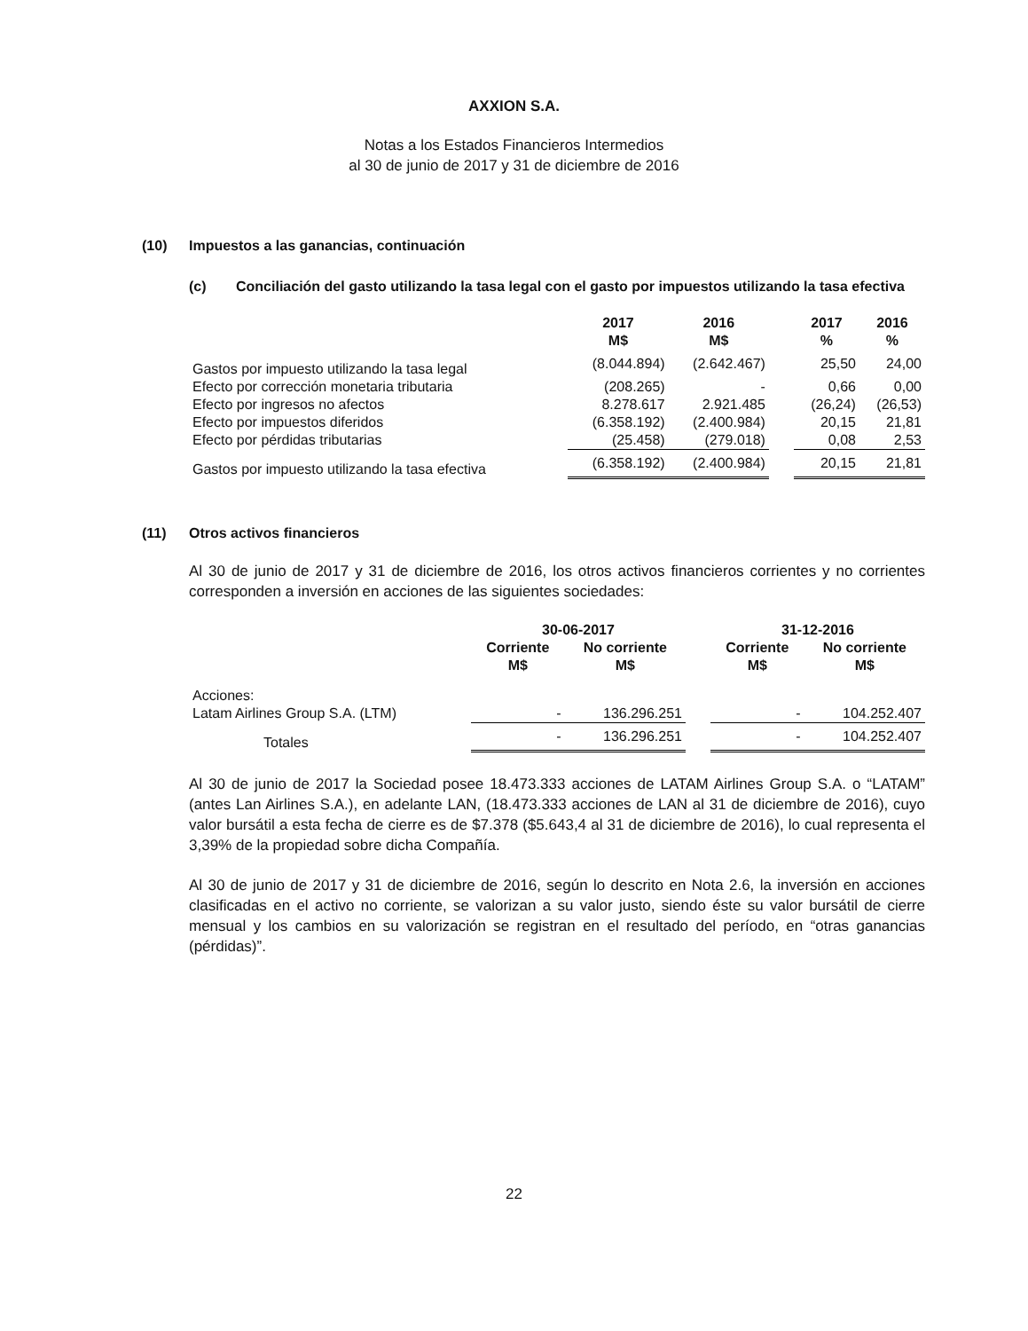AXXION S.A.
Notas a los Estados Financieros Intermedios
al 30 de junio de 2017 y 31 de diciembre de 2016
(10) Impuestos a las ganancias, continuación
(c) Conciliación del gasto utilizando la tasa legal con el gasto por impuestos utilizando la tasa efectiva
| | 2017 M$ | 2016 M$ | | 2017 % | 2016 % |
| --- | --- | --- | --- | --- | --- |
| Gastos por impuesto utilizando la tasa legal | (8.044.894) | (2.642.467) | | 25,50 | 24,00 |
| Efecto por corrección monetaria tributaria | (208.265) | - | | 0,66 | 0,00 |
| Efecto por ingresos no afectos | 8.278.617 | 2.921.485 | | (26,24) | (26,53) |
| Efecto por impuestos diferidos | (6.358.192) | (2.400.984) | | 20,15 | 21,81 |
| Efecto por pérdidas tributarias | (25.458) | (279.018) | | 0,08 | 2,53 |
| Gastos por impuesto utilizando la tasa efectiva | (6.358.192) | (2.400.984) | | 20,15 | 21,81 |
(11) Otros activos financieros
Al 30 de junio de 2017 y 31 de diciembre de 2016, los otros activos financieros corrientes y no corrientes corresponden a inversión en acciones de las siguientes sociedades:
| | 30-06-2017 | | | 31-12-2016 | |
| --- | --- | --- | --- | --- | --- |
| | Corriente M$ | No corriente M$ | | Corriente M$ | No corriente M$ |
| Acciones: | | | | | |
| Latam Airlines Group S.A. (LTM) | - | 136.296.251 | | - | 104.252.407 |
| Totales | - | 136.296.251 | | - | 104.252.407 |
Al 30 de junio de 2017 la Sociedad posee 18.473.333 acciones de LATAM Airlines Group S.A. o “LATAM” (antes Lan Airlines S.A.), en adelante LAN, (18.473.333 acciones de LAN al 31 de diciembre de 2016), cuyo valor bursátil a esta fecha de cierre es de $7.378 ($5.643,4 al 31 de diciembre de 2016), lo cual representa el 3,39% de la propiedad sobre dicha Compañía.
Al 30 de junio de 2017 y 31 de diciembre de 2016, según lo descrito en Nota 2.6, la inversión en acciones clasificadas en el activo no corriente, se valorizan a su valor justo, siendo éste su valor bursátil de cierre mensual y los cambios en su valorización se registran en el resultado del período, en “otras ganancias (pérdidas)”.
22